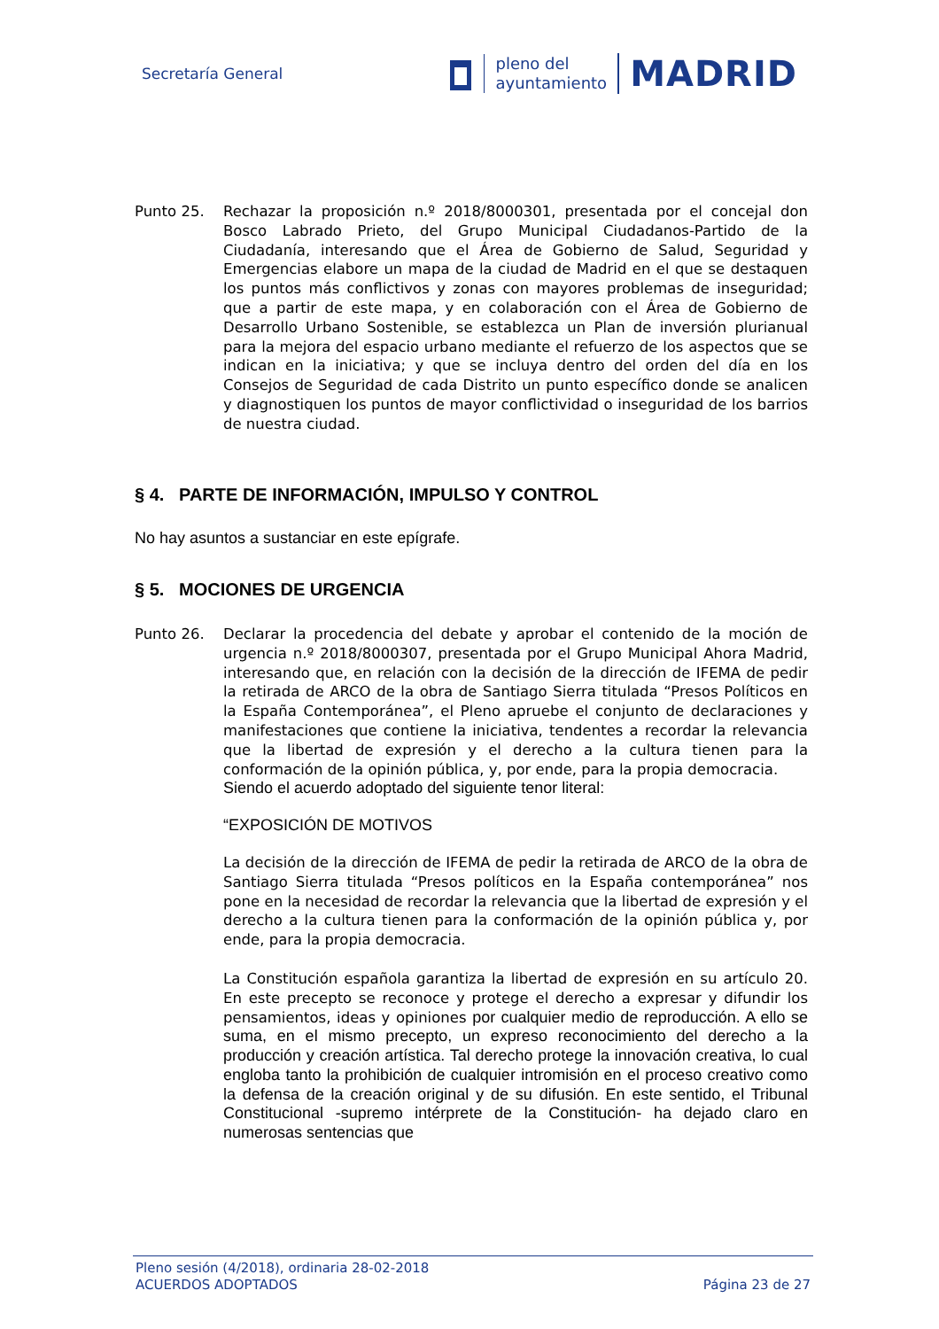Secretaría General
pleno del
ayuntamiento
MADRID
Punto 25. Rechazar la proposición n.º 2018/8000301, presentada por el concejal don Bosco Labrado Prieto, del Grupo Municipal Ciudadanos-Partido de la Ciudadanía, interesando que el Área de Gobierno de Salud, Seguridad y Emergencias elabore un mapa de la ciudad de Madrid en el que se destaquen los puntos más conflictivos y zonas con mayores problemas de inseguridad; que a partir de este mapa, y en colaboración con el Área de Gobierno de Desarrollo Urbano Sostenible, se establezca un Plan de inversión plurianual para la mejora del espacio urbano mediante el refuerzo de los aspectos que se indican en la iniciativa; y que se incluya dentro del orden del día en los Consejos de Seguridad de cada Distrito un punto específico donde se analicen y diagnostiquen los puntos de mayor conflictividad o inseguridad de los barrios de nuestra ciudad.
§ 4. PARTE DE INFORMACIÓN, IMPULSO Y CONTROL
No hay asuntos a sustanciar en este epígrafe.
§ 5. MOCIONES DE URGENCIA
Punto 26. Declarar la procedencia del debate y aprobar el contenido de la moción de urgencia n.º 2018/8000307, presentada por el Grupo Municipal Ahora Madrid, interesando que, en relación con la decisión de la dirección de IFEMA de pedir la retirada de ARCO de la obra de Santiago Sierra titulada “Presos Políticos en la España Contemporánea”, el Pleno apruebe el conjunto de declaraciones y manifestaciones que contiene la iniciativa, tendentes a recordar la relevancia que la libertad de expresión y el derecho a la cultura tienen para la conformación de la opinión pública, y, por ende, para la propia democracia.
Siendo el acuerdo adoptado del siguiente tenor literal:
“EXPOSICIÓN DE MOTIVOS
La decisión de la dirección de IFEMA de pedir la retirada de ARCO de la obra de Santiago Sierra titulada “Presos políticos en la España contemporánea” nos pone en la necesidad de recordar la relevancia que la libertad de expresión y el derecho a la cultura tienen para la conformación de la opinión pública y, por ende, para la propia democracia.
La Constitución española garantiza la libertad de expresión en su artículo 20. En este precepto se reconoce y protege el derecho a expresar y difundir los pensamientos, ideas y opiniones por cualquier medio de reproducción. A ello se suma, en el mismo precepto, un expreso reconocimiento del derecho a la producción y creación artística. Tal derecho protege la innovación creativa, lo cual engloba tanto la prohibición de cualquier intromisión en el proceso creativo como la defensa de la creación original y de su difusión. En este sentido, el Tribunal Constitucional -supremo intérprete de la Constitución- ha dejado claro en numerosas sentencias que
Pleno sesión (4/2018), ordinaria 28-02-2018
ACUERDOS ADOPTADOS Página 23 de 27